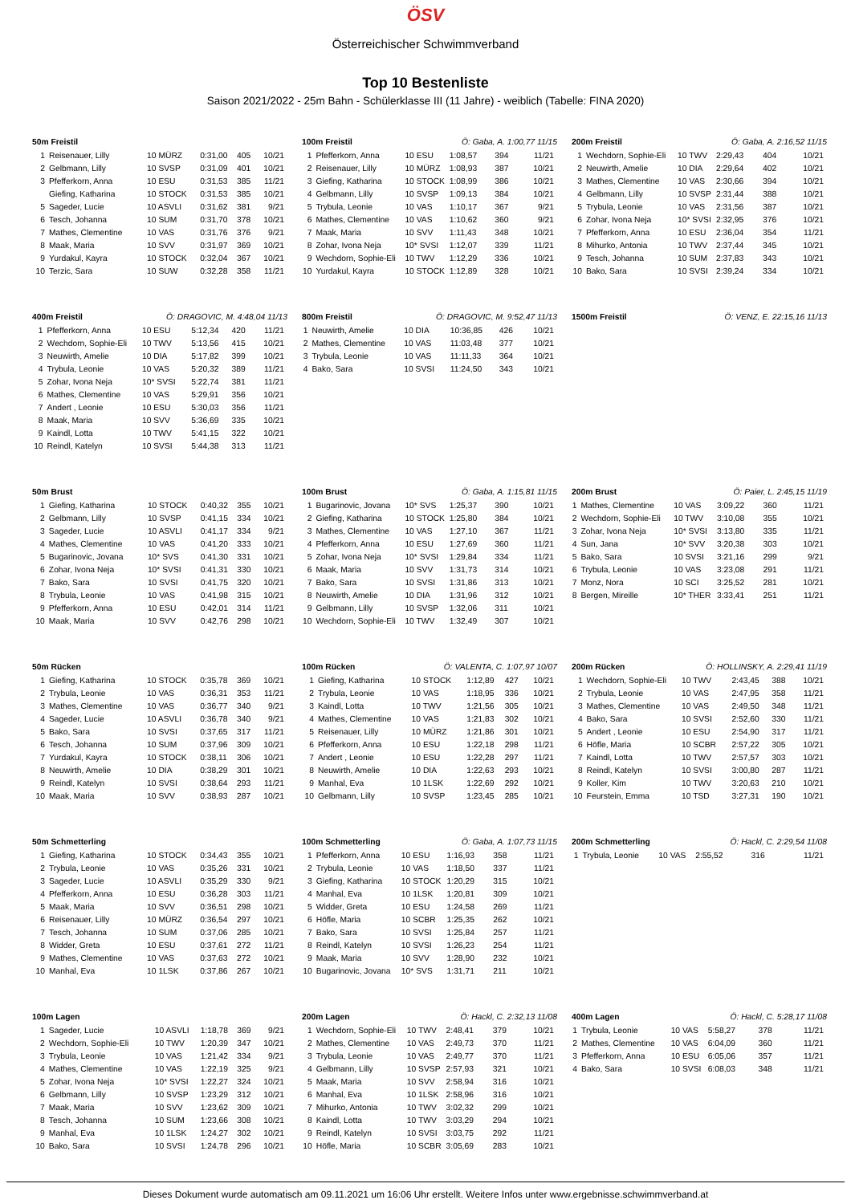ÖSV
Österreichischer Schwimmverband
Top 10 Bestenliste
Saison 2021/2022 - 25m Bahn - Schülerklasse III (11 Jahre) - weiblich (Tabelle: FINA 2020)
| 50m Freistil | | | | | |
| --- | --- | --- | --- | --- | --- |
| 1 | Reisenauer, Lilly | 10 MÜRZ | 0:31,00 | 405 | 10/21 |
| 2 | Gelbmann, Lilly | 10 SVSP | 0:31,09 | 401 | 10/21 |
| 3 | Pfefferkorn, Anna | 10 ESU | 0:31,53 | 385 | 11/21 |
| | Giefing, Katharina | 10 STOCK | 0:31,53 | 385 | 10/21 |
| 5 | Sageder, Lucie | 10 ASVLI | 0:31,62 | 381 | 9/21 |
| 6 | Tesch, Johanna | 10 SUM | 0:31,70 | 378 | 10/21 |
| 7 | Mathes, Clementine | 10 VAS | 0:31,76 | 376 | 9/21 |
| 8 | Maak, Maria | 10 SVV | 0:31,97 | 369 | 10/21 |
| 9 | Yurdakul, Kayra | 10 STOCK | 0:32,04 | 367 | 10/21 |
| 10 | Terzic, Sara | 10 SUW | 0:32,28 | 358 | 11/21 |
| 100m Freistil | | | Ö: Gaba, A. 1:00,77 11/15 | | |
| --- | --- | --- | --- | --- | --- |
| 1 | Pfefferkorn, Anna | 10 ESU | 1:08,57 | 394 | 11/21 |
| 2 | Reisenauer, Lilly | 10 MÜRZ | 1:08,93 | 387 | 10/21 |
| 3 | Giefing, Katharina | 10 STOCK | 1:08,99 | 386 | 10/21 |
| 4 | Gelbmann, Lilly | 10 SVSP | 1:09,13 | 384 | 10/21 |
| 5 | Trybula, Leonie | 10 VAS | 1:10,17 | 367 | 9/21 |
| 6 | Mathes, Clementine | 10 VAS | 1:10,62 | 360 | 9/21 |
| 7 | Maak, Maria | 10 SVV | 1:11,43 | 348 | 10/21 |
| 8 | Zohar, Ivona Neja | 10* SVSI | 1:12,07 | 339 | 11/21 |
| 9 | Wechdorn, Sophie-Eli | 10 TWV | 1:12,29 | 336 | 10/21 |
| 10 | Yurdakul, Kayra | 10 STOCK | 1:12,89 | 328 | 10/21 |
| 200m Freistil | | | Ö: Gaba, A. 2:16,52 11/15 | | |
| --- | --- | --- | --- | --- | --- |
| 1 | Wechdorn, Sophie-Eli | 10 TWV | 2:29,43 | 404 | 10/21 |
| 2 | Neuwirth, Amelie | 10 DIA | 2:29,64 | 402 | 10/21 |
| 3 | Mathes, Clementine | 10 VAS | 2:30,66 | 394 | 10/21 |
| 4 | Gelbmann, Lilly | 10 SVSP | 2:31,44 | 388 | 10/21 |
| 5 | Trybula, Leonie | 10 VAS | 2:31,56 | 387 | 10/21 |
| 6 | Zohar, Ivona Neja | 10* SVSI | 2:32,95 | 376 | 10/21 |
| 7 | Pfefferkorn, Anna | 10 ESU | 2:36,04 | 354 | 11/21 |
| 8 | Mihurko, Antonia | 10 TWV | 2:37,44 | 345 | 10/21 |
| 9 | Tesch, Johanna | 10 SUM | 2:37,83 | 343 | 10/21 |
| 10 | Bako, Sara | 10 SVSI | 2:39,24 | 334 | 10/21 |
| 400m Freistil | | Ö: DRAGOVIC, M. 4:48,04 11/13 | | | |
| --- | --- | --- | --- | --- | --- |
| 1 | Pfefferkorn, Anna | 10 ESU | 5:12,34 | 420 | 11/21 |
| 2 | Wechdorn, Sophie-Eli | 10 TWV | 5:13,56 | 415 | 10/21 |
| 3 | Neuwirth, Amelie | 10 DIA | 5:17,82 | 399 | 10/21 |
| 4 | Trybula, Leonie | 10 VAS | 5:20,32 | 389 | 11/21 |
| 5 | Zohar, Ivona Neja | 10* SVSI | 5:22,74 | 381 | 11/21 |
| 6 | Mathes, Clementine | 10 VAS | 5:29,91 | 356 | 10/21 |
| 7 | Andert , Leonie | 10 ESU | 5:30,03 | 356 | 11/21 |
| 8 | Maak, Maria | 10 SVV | 5:36,69 | 335 | 10/21 |
| 9 | Kaindl, Lotta | 10 TWV | 5:41,15 | 322 | 10/21 |
| 10 | Reindl, Katelyn | 10 SVSI | 5:44,38 | 313 | 11/21 |
| 800m Freistil | | Ö: DRAGOVIC, M. 9:52,47 11/13 | | | |
| --- | --- | --- | --- | --- | --- |
| 1 | Neuwirth, Amelie | 10 DIA | 10:36,85 | 426 | 10/21 |
| 2 | Mathes, Clementine | 10 VAS | 11:03,48 | 377 | 10/21 |
| 3 | Trybula, Leonie | 10 VAS | 11:11,33 | 364 | 10/21 |
| 4 | Bako, Sara | 10 SVSI | 11:24,50 | 343 | 10/21 |
| 1500m Freistil | Ö: VENZ, E. 22:15,16 11/13 |
| --- | --- |
| 50m Brust | | | | | |
| --- | --- | --- | --- | --- | --- |
| 1 | Giefing, Katharina | 10 STOCK | 0:40,32 | 355 | 10/21 |
| 2 | Gelbmann, Lilly | 10 SVSP | 0:41,15 | 334 | 10/21 |
| 3 | Sageder, Lucie | 10 ASVLI | 0:41,17 | 334 | 9/21 |
| 4 | Mathes, Clementine | 10 VAS | 0:41,20 | 333 | 10/21 |
| 5 | Bugarinovic, Jovana | 10* SVS | 0:41,30 | 331 | 10/21 |
| 6 | Zohar, Ivona Neja | 10* SVSI | 0:41,31 | 330 | 10/21 |
| 7 | Bako, Sara | 10 SVSI | 0:41,75 | 320 | 10/21 |
| 8 | Trybula, Leonie | 10 VAS | 0:41,98 | 315 | 10/21 |
| 9 | Pfefferkorn, Anna | 10 ESU | 0:42,01 | 314 | 11/21 |
| 10 | Maak, Maria | 10 SVV | 0:42,76 | 298 | 10/21 |
| 100m Brust | | | Ö: Gaba, A. 1:15,81 11/15 | | |
| --- | --- | --- | --- | --- | --- |
| 1 | Bugarinovic, Jovana | 10* SVS | 1:25,37 | 390 | 10/21 |
| 2 | Giefing, Katharina | 10 STOCK | 1:25,80 | 384 | 10/21 |
| 3 | Mathes, Clementine | 10 VAS | 1:27,10 | 367 | 11/21 |
| 4 | Pfefferkorn, Anna | 10 ESU | 1:27,69 | 360 | 11/21 |
| 5 | Zohar, Ivona Neja | 10* SVSI | 1:29,84 | 334 | 11/21 |
| 6 | Maak, Maria | 10 SVV | 1:31,73 | 314 | 10/21 |
| 7 | Bako, Sara | 10 SVSI | 1:31,86 | 313 | 10/21 |
| 8 | Neuwirth, Amelie | 10 DIA | 1:31,96 | 312 | 10/21 |
| 9 | Gelbmann, Lilly | 10 SVSP | 1:32,06 | 311 | 10/21 |
| 10 | Wechdorn, Sophie-Eli | 10 TWV | 1:32,49 | 307 | 10/21 |
| 200m Brust | | | Ö: Paier, L. 2:45,15 11/19 | | |
| --- | --- | --- | --- | --- | --- |
| 1 | Mathes, Clementine | 10 VAS | 3:09,22 | 360 | 11/21 |
| 2 | Wechdorn, Sophie-Eli | 10 TWV | 3:10,08 | 355 | 10/21 |
| 3 | Zohar, Ivona Neja | 10* SVSI | 3:13,80 | 335 | 11/21 |
| 4 | Sun, Jana | 10* SVV | 3:20,38 | 303 | 10/21 |
| 5 | Bako, Sara | 10 SVSI | 3:21,16 | 299 | 9/21 |
| 6 | Trybula, Leonie | 10 VAS | 3:23,08 | 291 | 11/21 |
| 7 | Monz, Nora | 10 SCI | 3:25,52 | 281 | 10/21 |
| 8 | Bergen, Mireille | 10* THER | 3:33,41 | 251 | 11/21 |
| 50m Rücken | | | | | |
| --- | --- | --- | --- | --- | --- |
| 1 | Giefing, Katharina | 10 STOCK | 0:35,78 | 369 | 10/21 |
| 2 | Trybula, Leonie | 10 VAS | 0:36,31 | 353 | 11/21 |
| 3 | Mathes, Clementine | 10 VAS | 0:36,77 | 340 | 9/21 |
| 4 | Sageder, Lucie | 10 ASVLI | 0:36,78 | 340 | 9/21 |
| 5 | Bako, Sara | 10 SVSI | 0:37,65 | 317 | 11/21 |
| 6 | Tesch, Johanna | 10 SUM | 0:37,96 | 309 | 10/21 |
| 7 | Yurdakul, Kayra | 10 STOCK | 0:38,11 | 306 | 10/21 |
| 8 | Neuwirth, Amelie | 10 DIA | 0:38,29 | 301 | 10/21 |
| 9 | Reindl, Katelyn | 10 SVSI | 0:38,64 | 293 | 11/21 |
| 10 | Maak, Maria | 10 SVV | 0:38,93 | 287 | 10/21 |
| 100m Rücken | | Ö: VALENTA, C. 1:07,97 10/07 | | | |
| --- | --- | --- | --- | --- | --- |
| 1 | Giefing, Katharina | 10 STOCK | 1:12,89 | 427 | 10/21 |
| 2 | Trybula, Leonie | 10 VAS | 1:18,95 | 336 | 10/21 |
| 3 | Kaindl, Lotta | 10 TWV | 1:21,56 | 305 | 10/21 |
| 4 | Mathes, Clementine | 10 VAS | 1:21,83 | 302 | 10/21 |
| 5 | Reisenauer, Lilly | 10 MÜRZ | 1:21,86 | 301 | 10/21 |
| 6 | Pfefferkorn, Anna | 10 ESU | 1:22,18 | 298 | 11/21 |
| 7 | Andert , Leonie | 10 ESU | 1:22,28 | 297 | 11/21 |
| 8 | Neuwirth, Amelie | 10 DIA | 1:22,63 | 293 | 10/21 |
| 9 | Manhal, Eva | 10 1LSK | 1:22,69 | 292 | 10/21 |
| 10 | Gelbmann, Lilly | 10 SVSP | 1:23,45 | 285 | 10/21 |
| 200m Rücken | | Ö: HOLLINSKY, A. 2:29,41 11/19 | | | |
| --- | --- | --- | --- | --- | --- |
| 1 | Wechdorn, Sophie-Eli | 10 TWV | 2:43,45 | 388 | 10/21 |
| 2 | Trybula, Leonie | 10 VAS | 2:47,95 | 358 | 11/21 |
| 3 | Mathes, Clementine | 10 VAS | 2:49,50 | 348 | 11/21 |
| 4 | Bako, Sara | 10 SVSI | 2:52,60 | 330 | 11/21 |
| 5 | Andert , Leonie | 10 ESU | 2:54,90 | 317 | 11/21 |
| 6 | Höfle, Maria | 10 SCBR | 2:57,22 | 305 | 10/21 |
| 7 | Kaindl, Lotta | 10 TWV | 2:57,57 | 303 | 10/21 |
| 8 | Reindl, Katelyn | 10 SVSI | 3:00,80 | 287 | 11/21 |
| 9 | Koller, Kim | 10 TWV | 3:20,63 | 210 | 10/21 |
| 10 | Feurstein, Emma | 10 TSD | 3:27,31 | 190 | 10/21 |
| 50m Schmetterling | | | | | |
| --- | --- | --- | --- | --- | --- |
| 1 | Giefing, Katharina | 10 STOCK | 0:34,43 | 355 | 10/21 |
| 2 | Trybula, Leonie | 10 VAS | 0:35,26 | 331 | 10/21 |
| 3 | Sageder, Lucie | 10 ASVLI | 0:35,29 | 330 | 9/21 |
| 4 | Pfefferkorn, Anna | 10 ESU | 0:36,28 | 303 | 11/21 |
| 5 | Maak, Maria | 10 SVV | 0:36,51 | 298 | 10/21 |
| 6 | Reisenauer, Lilly | 10 MÜRZ | 0:36,54 | 297 | 10/21 |
| 7 | Tesch, Johanna | 10 SUM | 0:37,06 | 285 | 10/21 |
| 8 | Widder, Greta | 10 ESU | 0:37,61 | 272 | 11/21 |
| 9 | Mathes, Clementine | 10 VAS | 0:37,63 | 272 | 10/21 |
| 10 | Manhal, Eva | 10 1LSK | 0:37,86 | 267 | 10/21 |
| 100m Schmetterling | | | Ö: Gaba, A. 1:07,73 11/15 | | |
| --- | --- | --- | --- | --- | --- |
| 1 | Pfefferkorn, Anna | 10 ESU | 1:16,93 | 358 | 11/21 |
| 2 | Trybula, Leonie | 10 VAS | 1:18,50 | 337 | 11/21 |
| 3 | Giefing, Katharina | 10 STOCK | 1:20,29 | 315 | 10/21 |
| 4 | Manhal, Eva | 10 1LSK | 1:20,81 | 309 | 10/21 |
| 5 | Widder, Greta | 10 ESU | 1:24,58 | 269 | 11/21 |
| 6 | Höfle, Maria | 10 SCBR | 1:25,35 | 262 | 10/21 |
| 7 | Bako, Sara | 10 SVSI | 1:25,84 | 257 | 11/21 |
| 8 | Reindl, Katelyn | 10 SVSI | 1:26,23 | 254 | 11/21 |
| 9 | Maak, Maria | 10 SVV | 1:28,90 | 232 | 10/21 |
| 10 | Bugarinovic, Jovana | 10* SVS | 1:31,71 | 211 | 10/21 |
| 200m Schmetterling | | | Ö: Hackl, C. 2:29,54 11/08 | | |
| --- | --- | --- | --- | --- | --- |
| 1 | Trybula, Leonie | 10 VAS | 2:55,52 | 316 | 11/21 |
| 100m Lagen | | | | | |
| --- | --- | --- | --- | --- | --- |
| 1 | Sageder, Lucie | 10 ASVLI | 1:18,78 | 369 | 9/21 |
| 2 | Wechdorn, Sophie-Eli | 10 TWV | 1:20,39 | 347 | 10/21 |
| 3 | Trybula, Leonie | 10 VAS | 1:21,42 | 334 | 9/21 |
| 4 | Mathes, Clementine | 10 VAS | 1:22,19 | 325 | 9/21 |
| 5 | Zohar, Ivona Neja | 10* SVSI | 1:22,27 | 324 | 10/21 |
| 6 | Gelbmann, Lilly | 10 SVSP | 1:23,29 | 312 | 10/21 |
| 7 | Maak, Maria | 10 SVV | 1:23,62 | 309 | 10/21 |
| 8 | Tesch, Johanna | 10 SUM | 1:23,66 | 308 | 10/21 |
| 9 | Manhal, Eva | 10 1LSK | 1:24,27 | 302 | 10/21 |
| 10 | Bako, Sara | 10 SVSI | 1:24,78 | 296 | 10/21 |
| 200m Lagen | | | Ö: Hackl, C. 2:32,13 11/08 | | |
| --- | --- | --- | --- | --- | --- |
| 1 | Wechdorn, Sophie-Eli | 10 TWV | 2:48,41 | 379 | 10/21 |
| 2 | Mathes, Clementine | 10 VAS | 2:49,73 | 370 | 11/21 |
| 3 | Trybula, Leonie | 10 VAS | 2:49,77 | 370 | 11/21 |
| 4 | Gelbmann, Lilly | 10 SVSP | 2:57,93 | 321 | 10/21 |
| 5 | Maak, Maria | 10 SVV | 2:58,94 | 316 | 10/21 |
| 6 | Manhal, Eva | 10 1LSK | 2:58,96 | 316 | 10/21 |
| 7 | Mihurko, Antonia | 10 TWV | 3:02,32 | 299 | 10/21 |
| 8 | Kaindl, Lotta | 10 TWV | 3:03,29 | 294 | 10/21 |
| 9 | Reindl, Katelyn | 10 SVSI | 3:03,75 | 292 | 11/21 |
| 10 | Höfle, Maria | 10 SCBR | 3:05,69 | 283 | 10/21 |
| 400m Lagen | | | Ö: Hackl, C. 5:28,17 11/08 | | |
| --- | --- | --- | --- | --- | --- |
| 1 | Trybula, Leonie | 10 VAS | 5:58,27 | 378 | 11/21 |
| 2 | Mathes, Clementine | 10 VAS | 6:04,09 | 360 | 11/21 |
| 3 | Pfefferkorn, Anna | 10 ESU | 6:05,06 | 357 | 11/21 |
| 4 | Bako, Sara | 10 SVSI | 6:08,03 | 348 | 11/21 |
Dieses Dokument wurde automatisch am 09.11.2021 um 16:06 Uhr erstellt. Weitere Infos unter www.ergebnisse.schwimmverband.at